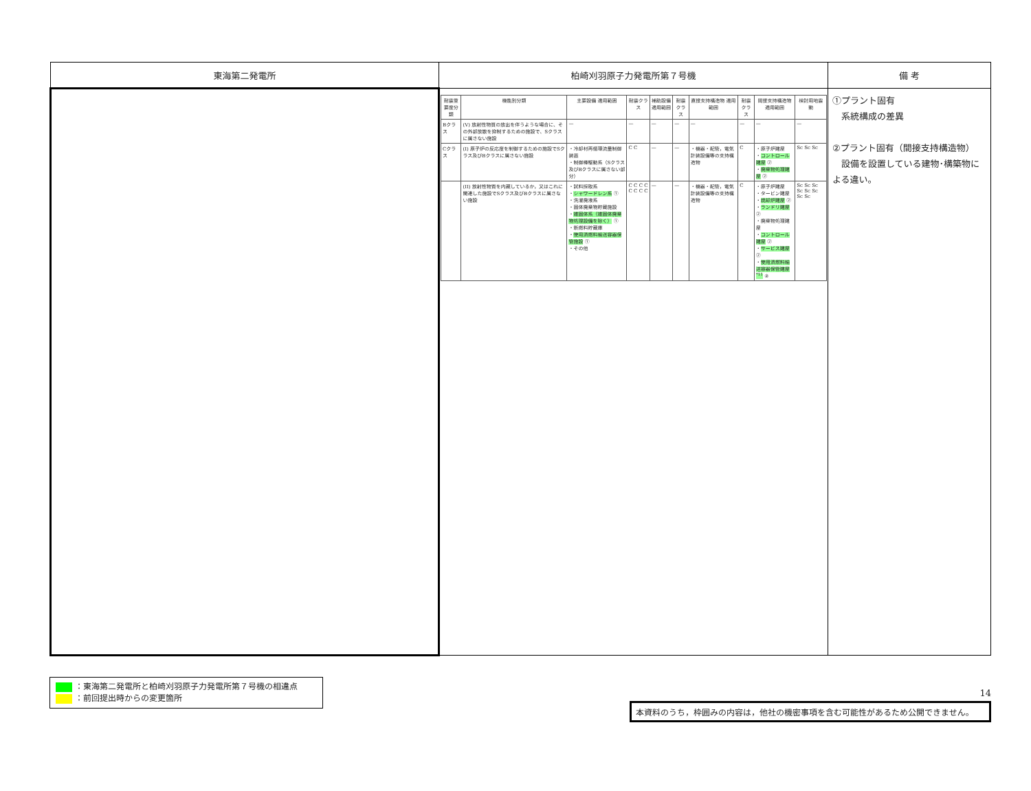| 東海第二発電所 | 柏崎刈羽原子力発電所第７号機 | 備 考 |
| --- | --- | --- |
| | / 耐震重要度分類 / 機能別分類 / 主要設備 適用範囲 / 耐震クラス / 補助設備 適用範囲 / 耐震クラス / 直接支持構造物 適用範囲 / 耐震クラス / 間接支持構造物 適用範囲 / 検討用地震動 / / --- / --- / --- / --- / --- / --- / --- / --- / --- / --- / / Bクラス / (V) 放射性物質の放出を伴うような場合に、その外部放散を抑制するための施設で、Sクラスに属さない施設 / — / — / — / — / — / — / — / — / / Cクラス / (I) 原子炉の反応度を制御するための施設でSクラス及びBクラスに属さない施設 / ・冷却材再循環流量制御装置 ・制御棒駆動系（Sクラス及びBクラスに属さない部分） / C C / — / — / ・機器・配管，電気計装設備等の支持構造物 / C / ・原子炉建屋 ・ コントロール建屋 ② ・ 廃棄物処理建屋 ② / Sc Sc Sc / / / (II) 放射性物質を内蔵しているか，又はこれに関連した施設でSクラス及びBクラスに属さない施設 / ・試料採取系 ・ シャワードレン系 ① ・洗濯廃液系 ・固体廃棄物貯蔵施設 ・ 雑固体系（雑固体廃棄物処理設備を除く） ① ・新燃料貯蔵庫 ・ 使用済燃料輸送容器保管施設 ① ・その他 / C C C C C C C C / — / — / ・機器・配管，電気計装設備等の支持構造物 / C / ・原子炉建屋 ・タービン建屋 ・ 焼却炉建屋 ② ・ ランドリ建屋 ② ・廃棄物処理建屋 ・ コントロール建屋 ② ・ サービス建屋 ② ・ 使用済燃料輸送容器保管建屋<sup>*11</sup> ② / Sc Sc Sc Sc Sc Sc Sc Sc / | ①プラント固有 系統構成の差異 ②プラント固有（間接支持構造物） 設備を設置している建物･構築物による違い。 |
：東海第二発電所と柏崎刈羽原子力発電所第７号機の相違点
：前回提出時からの変更箇所
14
本資料のうち，枠囲みの内容は，他社の機密事項を含む可能性があるため公開できません。